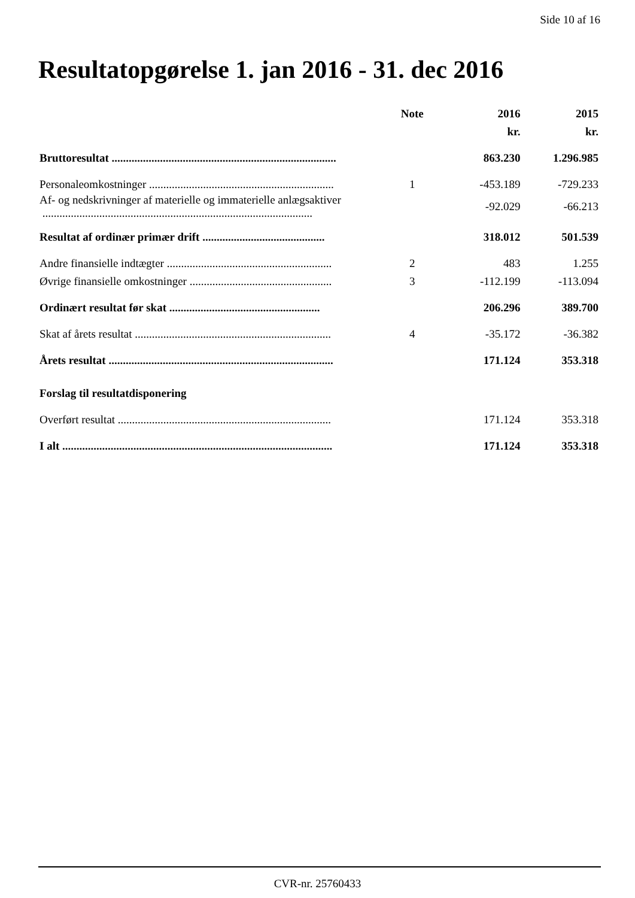Side 10 af 16
Resultatopgørelse 1. jan 2016 - 31. dec 2016
| | Note | 2016 | 2015 |
| | | kr. | kr. |
| Bruttoresultat ............................................................................... | | 863.230 | 1.296.985 |
| Personaleomkostninger ................................................................. | 1 | -453.189 | -729.233 |
| Af- og nedskrivninger af materielle og immaterielle anlægsaktiver ............................................................................................... | | -92.029 | -66.213 |
| Resultat af ordinær primær drift ........................................... | | 318.012 | 501.539 |
| Andre finansielle indtægter .......................................................... | 2 | 483 | 1.255 |
| Øvrige finansielle omkostninger .................................................. | 3 | -112.199 | -113.094 |
| Ordinært resultat før skat ..................................................... | | 206.296 | 389.700 |
| Skat af årets resultat ..................................................................... | 4 | -35.172 | -36.382 |
| Årets resultat ............................................................................... | | 171.124 | 353.318 |
| Forslag til resultatdisponering | | | |
| Overført resultat ........................................................................... | | 171.124 | 353.318 |
| I alt ............................................................................................... | | 171.124 | 353.318 |
CVR-nr. 25760433